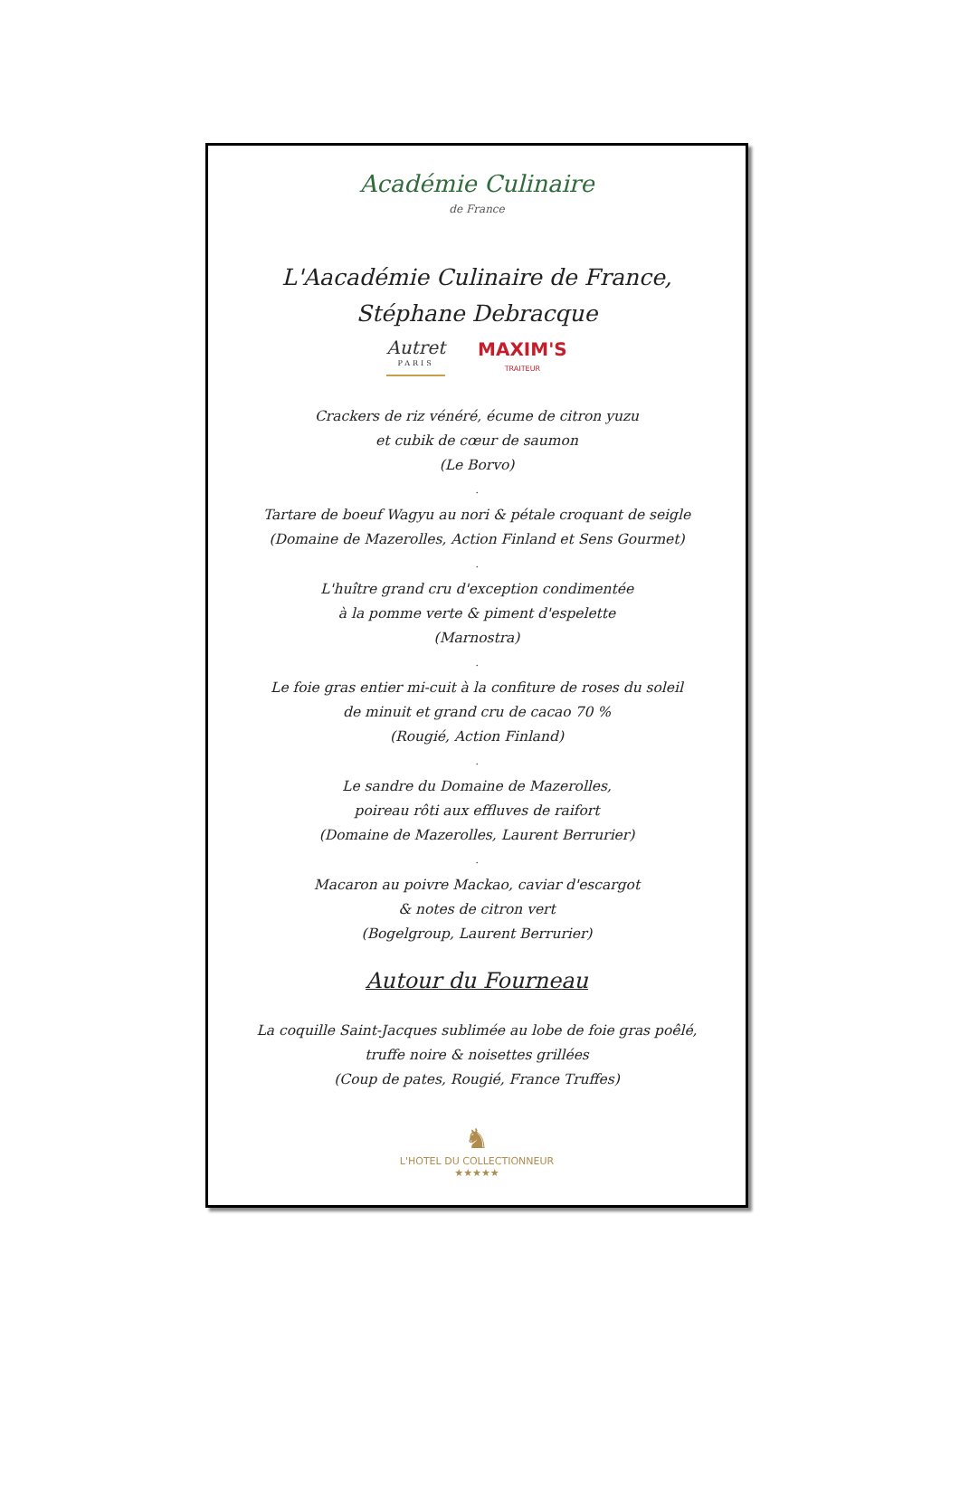Académie Culinaire
de France
L'Aacadémie Culinaire de France,
Stéphane Debracque
Autret
PARIS
MAXIM'S
TRAITEUR
Crackers de riz vénéré, écume de citron yuzu
et cubik de cœur de saumon
(Le Borvo)
.
Tartare de boeuf Wagyu au nori & pétale croquant de seigle
(Domaine de Mazerolles, Action Finland et Sens Gourmet)
.
L'huître grand cru d'exception condimentée
à la pomme verte & piment d'espelette
(Marnostra)
.
Le foie gras entier mi-cuit à la confiture de roses du soleil
de minuit et grand cru de cacao 70 %
(Rougié, Action Finland)
.
Le sandre du Domaine de Mazerolles,
poireau rôti aux effluves de raifort
(Domaine de Mazerolles, Laurent Berrurier)
.
Macaron au poivre Mackao, caviar d'escargot
& notes de citron vert
(Bogelgroup, Laurent Berrurier)
Autour du Fourneau
La coquille Saint-Jacques sublimée au lobe de foie gras poêlé,
truffe noire & noisettes grillées
(Coup de pates, Rougié, France Truffes)
♞
L'HOTEL DU COLLECTIONNEUR
★★★★★